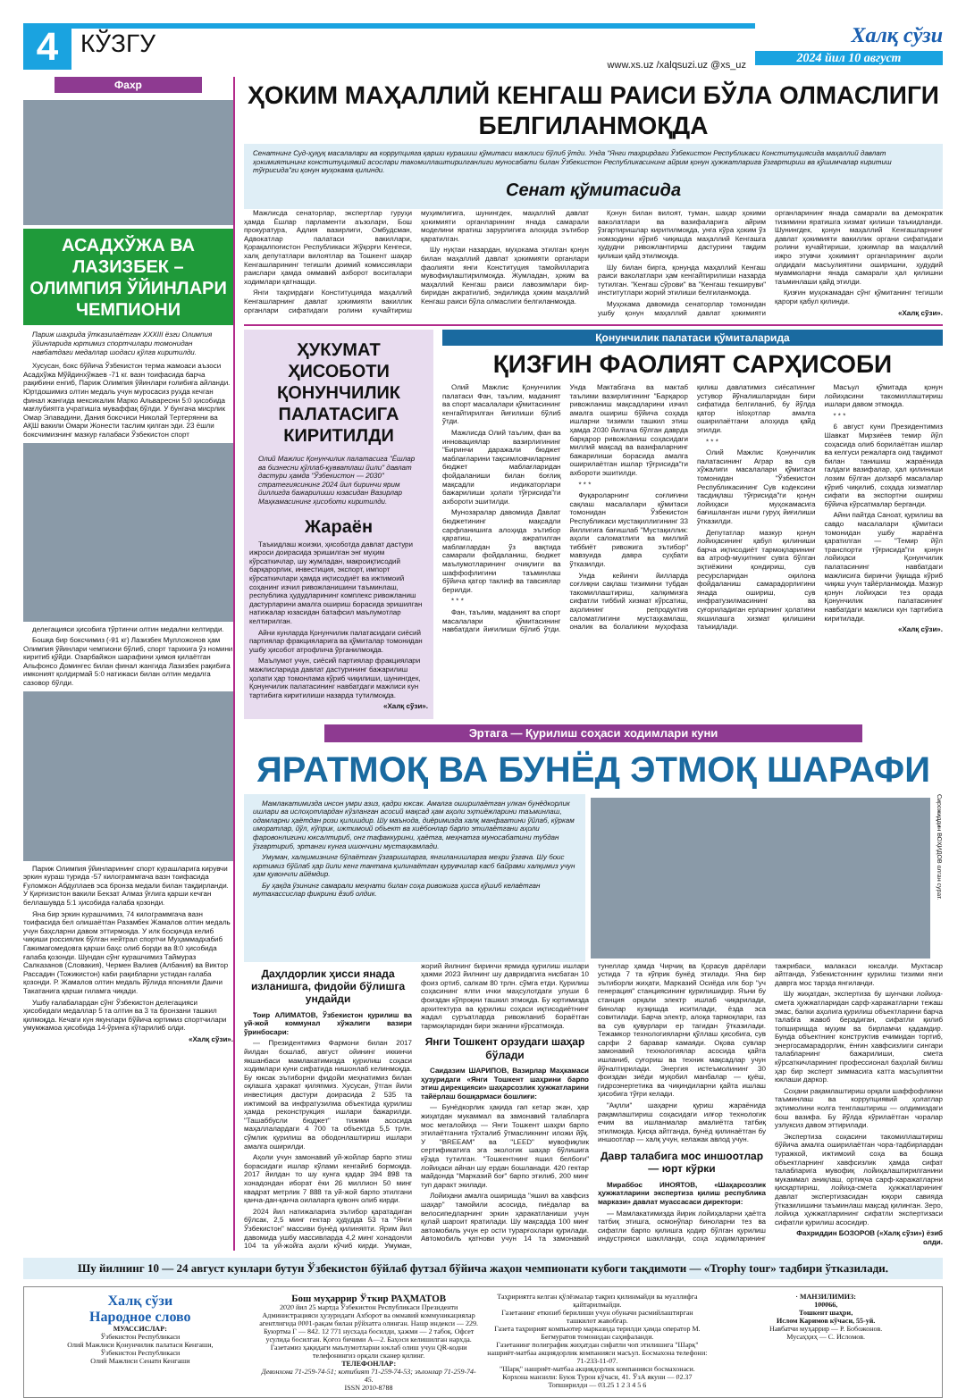4
КЎЗГУ
www.xs.uz /xalqsuzi.uz @xs_uz
Халқ сўзи
2024 йил 10 август
Фахр
АСАДХЎЖА ВА ЛАЗИЗБЕК – ОЛИМПИЯ ЎЙИНЛАРИ ЧЕМПИОНИ
Париж шаҳрида ўтказилаётган XXXIII ёзги Олимпия ўйинларида юртимиз спортчилари томонидан навбатдаги медаллар шодаси қўлга киритилди.
Хусусан, бокс бўйича Ўзбекистон терма жамоаси аъзоси Асадхўжа Мўйдинхўжаев -71 кг. вазн тоифасида барча рақибини енгиб, Париж Олимпия ўйинлари ғолибига айланди. Юртдошимиз олтин медаль учун муросасиз руҳда кечган финал жангида мексикалик Марко Альваресни 5:0 ҳисобида мағлубиятга учратишга муваффақ бўлди. У бунгача мисрлик Омар Элавадини, Дания боксчиси Николай Тертерянни ва АҚШ вакили Омари Жонести таслим қилган эди. 23 ёшли боксчимизнинг мазкур ғалабаси Ўзбекистон спорт
делегацияси ҳисобига тўртинчи олтин медални келтирди.
Бошқа бир боксчимиз (-91 кг) Лазизбек Мулложонов ҳам Олимпия ўйинлари чемпиони бўлиб, спорт тарихига ўз номини киритиб қўйди. Озарбайжон шарафини ҳимоя қилаётган Альфонсо Домингес билан финал жангида Лазизбек рақибига имконият қолдирмай 5:0 натижаси билан олтин медалга сазовор бўлди.
Париж Олимпия ўйинларининг спорт курашларига кирувчи эркин кураш турида -57 килограммгача вазн тоифасида Ғуломжон Абдуллаев эса бронза медали билан тақдирланди. У Қирғизистон вакили Бекзат Алмаз ўғлига қарши кечган беллашувда 5:1 ҳисобида ғалаба қозонди.
Яна бир эркин курашчимиз, 74 килограммгача вазн тоифасида бел олишаётган Разамбек Жамалов олтин медаль учун баҳсларни давом эттирмоқда. У илк босқичда келиб чиқиши россиялик бўлган нейтрал спортчи Муҳаммадхабиб Гажимагомедовга қарши баҳс олиб борди ва 8:0 ҳисобида ғалаба қозонди. Шундан сўнг курашчимиз Таймураз Салказанов (Словакия), Чермен Валиев (Албания) ва Виктор Рассадин (Тожикистон) каби рақибларни устидан ғалаба қозонди. Р. Жамалов олтин медаль йўлида японияли Даичи Такатанига қарши гиламга чиқади.
Ушбу ғалабалардан сўнг Ўзбекистон делегацияси ҳисобидаги медаллар 5 та олтин ва 3 та бронзани ташкил қилмоқда. Кечаги кун якунлари бўйича юртимиз спортчилари умумжамоа ҳисобида 14-ўринга кўтарилиб олди.
«Халқ сўзи».
ҲОКИМ МАҲАЛЛИЙ КЕНГАШ РАИСИ БЎЛА ОЛМАСЛИГИ БЕЛГИЛАНМОҚДА
Сенатнинг Суд-ҳуқуқ масалалари ва коррупцияга қарши курашиш қўмитаси мажлиси бўлиб ўтди. Унда "Янги таҳрирдаги Ўзбекистон Республикаси Конституциясида маҳаллий давлат ҳокимиятининг конституциявий асослари такомиллаштирилганлиги муносабати билан Ўзбекистон Республикасининг айрим қонун ҳужжатларига ўзгартириш ва қўшимчалар киритиш тўғрисида"ги қонун муҳокама қилинди.
Сенат қўмитасида
Мажлисда сенаторлар, экспертлар гуруҳи ҳамда Ёшлар парламенти аъзолари, Бош прокуратура, Адлия вазирлиги, Омбудсман, Адвокатлар палатаси вакиллари, Қорақалпоғистон Республикаси Жўқорғи Кенгеси, халқ депутатлари вилоятлар ва Тошкент шаҳар Кенгашларининг тегишли доимий комиссиялари раислари ҳамда оммавий ахборот воситалари ходимлари қатнашди.
Янги таҳрирдаги Конституцияда маҳаллий Кенгашларнинг давлат ҳокимияти вакиллик органлари сифатидаги ролини кучайтириш муҳимлигига, шунингдек, маҳаллий давлат ҳокимияти органларининг янада самарали моделини яратиш зарурлигига алоҳида эътибор қаратилган.
Шу нуқтаи назардан, муҳокама этилган қонун билан маҳаллий давлат ҳокимияти органлари фаолияти янги Конституция тамойилларига мувофиқлаштирилмоқда. Жумладан, ҳоким ва маҳаллий Кенгаш раиси лавозимлари бир-биридан ажратилиб, эндиликда ҳоким маҳаллий Кенгаш раиси бўла олмаслиги белгиланмоқда.
Қонун билан вилоят, туман, шаҳар ҳокими ваколатлари ва вазифаларига айрим ўзгартиришлар киритилмоқда, унга кўра ҳоким ўз номзодини кўриб чиқишда маҳаллий Кенгашга ҳудудни ривожлантириш дастурини тақдим қилиши қайд этилмоқда.
Шу билан бирга, қонунда маҳаллий Кенгаш раиси ваколатлари ҳам кенгайтирилиши назарда тутилган. "Кенгаш сўрови" ва "Кенгаш текшируви" институтлари жорий этилиши белгиланмоқда.
Муҳокама давомида сенаторлар томонидан ушбу қонун маҳаллий давлат ҳокимияти органларининг янада самарали ва демократик тизимини яратишга хизмат қилиши таъкидланди. Шунингдек, қонун маҳаллий Кенгашларнинг давлат ҳокимияти вакиллик органи сифатидаги ролини кучайтириши, ҳокимлар ва маҳаллий ижро этувчи ҳокимият органларининг аҳоли олдидаги масъулиятини оширишни, ҳудудий муаммоларни янада самарали ҳал қилишни таъминлаши қайд этилди.
Қизғин муҳокамадан сўнг қўмитанинг тегишли қарори қабул қилинди.
«Халқ сўзи».
ҲУКУМАТ ҲИСОБОТИ ҚОНУНЧИЛИК ПАЛАТАСИГА КИРИТИЛДИ
Олий Мажлис Қонунчилик палатасига "Ёшлар ва бизнесни қўллаб-қувватлаш йили" давлат дастури ҳамда "Ўзбекистон — 2030" стратегиясининг 2024 йил биринчи ярим йиллигда бажарилиши юзасидан Вазирлар Маҳкамасининг ҳисоботи киритилди.
Жараён
Таъкидлаш жоизки, ҳисоботда давлат дастури ижроси доирасида эришилган энг муҳим кўрсаткичлар, шу жумладан, макроиқтисодий барқарорлик, инвестиция, экспорт, импорт кўрсаткичлари ҳамда иқтисодиёт ва ижтимоий соҳанинг изчил ривожланишини таъминлаш, республика ҳудудларининг комплекс ривожланиш дастурларини амалга ошириш борасида эришилган натижалар юзасидан батафсил маълумотлар келтирилган.
Айни кунларда Қонунчилик палатасидаги сиёсий партиялар фракцияларига ва қўмиталар томонидан ушбу ҳисобот атрофлича ўрганилмоқда.
Маълумот учун, сиёсий партиялар фракциялари мажлисларида давлат дастурининг бажарилиш ҳолати ҳар томонлама кўриб чиқилиши, шунингдек, Қонунчилик палатасининг навбатдаги мажлиси кун тартибига киритилиши назарда тутилмоқда.
«Халқ сўзи».
Қонунчилик палатаси қўмиталарида
ҚИЗҒИН ФАОЛИЯТ САРҲИСОБИ
Олий Мажлис Қонунчилик палатаси Фан, таълим, маданият ва спорт масалалари қўмитасининг кенгайтирилган йиғилиши бўлиб ўтди.
Мажлисда Олий таълим, фан ва инновациялар вазирлигининг "Биринчи даражали бюджет маблағларини тақсимловчиларнинг бюджет маблағларидан фойдаланиши билан боғлиқ мақсадли индикаторлари бажарилиши ҳолати тўғрисида"ги ахбороти эшитилди.
Мунозаралар давомида Давлат бюджетининг мақсадли сарфланишига алоҳида эътибор қаратиш, ажратилган маблағлардан ўз вақтида самарали фойдаланиш, бюджет маълумотларининг очиқлиги ва шаффофлигини таъминлаш бўйича қатор таклиф ва тавсиялар берилди.
* * *
Фан, таълим, маданият ва спорт масалалари қўмитасининг навбатдаги йиғилиши бўлиб ўтди. Унда Мактабгача ва мактаб таълими вазирлигининг "Барқарор ривожланиш мақсадларини изчил амалга ошириш бўйича соҳада ишларни тизимли ташкил этиш ҳамда 2030 йилгача бўлган даврда барқарор ривожланиш соҳасидаги миллий мақсад ва вазифаларнинг бажарилиши борасида амалга оширилаётган ишлар тўғрисида"ги ахбороти эшитилди.
* * *
Фуқароларнинг соғлиғини сақлаш масалалари қўмитаси томонидан Ўзбекистон Республикаси мустақиллигининг 33 йиллигига бағишлаб "Мустақиллик: аҳоли саломатлиги ва миллий тиббиёт ривожига эътибор" мавзуида давра суҳбати ўтказилди.
Унда кейинги йилларда соғлиқни сақлаш тизимини тубдан такомиллаштириш, халқимизга сифатли тиббий хизмат кўрсатиш, аҳолининг репродуктив саломатлигини мустаҳкамлаш, оналик ва болаликни муҳофаза қилиш давлатимиз сиёсатининг устувор йўналишларидан бири сифатида белгиланиб, бу йўлда қатор islоҳотлар амалга оширилаётгани алоҳида қайд этилди.
* * *
Олий Мажлис Қонунчилик палатасининг Аграр ва сув хўжалиги масалалари қўмитаси томонидан "Ўзбекистон Республикасининг Сув кодексини тасдиқлаш тўғрисида"ги қонун лойиҳаси муҳокамасига бағишланган ишчи гуруҳ йиғилиши ўтказилди.
Депутатлар мазкур қонун лойиҳасининг қабул қилиниши барча иқтисодиёт тармоқларининг ва атроф-муҳитнинг сувга бўлган эҳтиёжини қондириш, сув ресурсларидан оқилона фойдаланиш самарадорлигини янада ошириш, сув инфратузилмасининг ва суғориладиган ерларнинг ҳолатини яхшилашга хизмат қилишини таъкидлади.
Масъул қўмитада қонун лойиҳасини такомиллаштириш ишлари давом этмоқда.
* * *
6 август куни Президентимиз Шавкат Мирзиёев темир йўл соҳасида олиб борилаётган ишлар ва келгуси режаларга оид тақдимот билан танишиш жараёнида галдаги вазифалар, ҳал қилиниши лозим бўлган долзарб масалалар кўриб чиқилиб, соҳада хизматлар сифати ва экспортни ошириш бўйича кўрсатмалар берганди.
Айни пайтда Саноат, қурилиш ва савдо масалалари қўмитаси томонидан ушбу жараёнга қаратилган — "Темир йўл транспорти тўғрисида"ги қонун лойиҳаси Қонунчилик палатасининг навбатдаги мажлисига биринчи ўқишда кўриб чиқиш учун тайёрланмоқда. Мазкур қонун лойиҳаси тез орада Қонунчилик палатасининг навбатдаги мажлиси кун тартибига киритилади.
«Халқ сўзи».
Эртага — Қурилиш соҳаси ходимлари куни
ЯРАТМОҚ ВА БУНЁД ЭТМОҚ ШАРАФИ
Мамлакатимизда инсон умри азиз, қадри юксак. Амалга оширилаётган улкан бунёдкорлик ишлари ва ислоҳотлардан кўзланган асосий мақсад ҳам аҳоли эҳтиёжларини таъминлаш, одамларни ҳаётдан рози қилишдир. Шу маънода, диёримизда халқ манфаатини ўйлаб, кўркам иморатлар, йўл, кўприк, ижтимоий объект ва хиёбонлар барпо этилаётгани аҳоли фаровонлигини юксалтириб, онг тафаккурини, ҳаётга, меҳнатга муносабатини тубдан ўзгартириб, эртанги кунга ишончини мустаҳкамлади.
Умуман, халқимизнинг бўлаётган ўзгаришларга, янгиланишларга меҳри ўзгача. Шу боис юртимиз бўйлаб ҳар йили кенг тантана қилинаётган қурувчилар касб байрами халқимиз учун ҳам қувончли айёмдир.
Бу ҳақда ўзининг самарали меҳнати билан соҳа ривожига ҳисса қўшиб келаётган мутахассислар фикрини ӗзиб олдик.
Сирожиддин ВОҲИДОВ олган сурат.
Даҳлдорлик ҳисси янада изланишга, фидойи бўлишга ундайди
Тоир АЛИМАТОВ, Ўзбекистон қурилиш ва уй-жой коммунал хўжалиги вазири ўринбосари:
— Президентимиз Фармони билан 2017 йилдан бошлаб, август ойининг иккинчи якшанбаси мамлакатимизда қурилиш соҳаси ходимлари куни сифатида нишонлаб келинмоқда. Бу юксак эътиборни фидойи меҳнатимиз билан оқлашга ҳаракат қиляпмиз. Хусусан, ўтган йили инвестиция дастури доирасида 2 535 та ижтимоий ва инфратузилма объектида қурилиш ҳамда реконструкция ишлари бажарилди. "Ташаббусли бюджет" тизими асосида маҳаллалардаги 4 700 та объектда 5,5 трлн. сўмлик қурилиш ва ободонлаштириш ишлари амалга оширилди.
Аҳоли учун замонавий уй-жойлар барпо этиш борасидаги ишлар кўлами кенгайиб бормоқда. 2017 йилдан то шу кунга қадар 394 898 та хонадондан иборат ёки 26 миллион 50 минг квадрат метрлик 7 888 та уй-жой барпо этилгани қанча-дан-қанча оилаларга қувонч олиб кирди.
2024 йил натижаларига эътибор қаратадиган бўлсак, 2,5 минг гектар ҳудудда 53 та "Янги Ўзбекистон" массиви бунёд қилиняпти. Ярим йил давомида ушбу массивларда 4,2 минг хонадонли 104 та уй-жойга аҳоли кўчиб кирди. Умуман, жорий йилнинг биринчи ярмида қурилиш ишлари ҳажми 2023 йилнинг шу давридагига нисбатан 10 фоиз ортиб, салкам 80 трлн. сўмга етди. Қурилиш соҳасининг ялпи ички маҳсулотдаги улуши 6 фоиздан кўпроқни ташкил этмоқда. Бу юртимизда архитектура ва қурилиш соҳаси иқтисодиётнинг жадал суръатларда ривожланиб бораётган тармоқларидан бири эканини кўрсатмоқда.
Янги Тошкент орзудаги шаҳар бўлади
Саидазим ШАРИПОВ, Вазирлар Маҳкамаси ҳузуридаги «Янги Тошкент шаҳрини барпо этиш дирекцияси» шаҳарсозлик ҳужжатларини тайёрлаш бошқармаси бошлиғи:
— Бунёдкорлик ҳақида гап кетар экан, ҳар жиҳатдан мукаммал ва замонавий талабларга мос мегалойиҳа — Янги Тошкент шаҳри барпо этилаётганига тўхталиб ўтмасликнинг иложи йўқ. У "BREEAM" ва "LEED" мувофиқлик сертификатига эга экологик шаҳар бўлишига кўзда тутилган. "Тошкентнинг яшил белбоғи" лойиҳаси айнан шу ердан бошланади. 420 гектар майдонда "Марказий боғ" барпо этилиб, 200 минг туп дарахт экилади.
Лойиҳани амалга оширишда "яшил ва хавфсиз шаҳар" тамойили асосида, пиёдалар ва велосипедларнинг эркин ҳаракатланиши учун қулай шароит яратилади. Шу мақсадда 100 минг автомобиль учун ер ости турарғохлари қурилади. Автомобиль қатнови учун 14 та замонавий тунеллар ҳамда Чирчиқ ва Қорасув дарёлари устида 7 та кўприк бунёд этилади. Яна бир эътиборли жиҳати, Марказий Осиёда илк бор "уч генерация" станциясининг қурилишидир. Яъни бу станция орқали электр ишлаб чиқарилади, бинолар кузқишда иситилади, ёзда эса совитилади. Барча электр, алоқа тармоқлари, газ ва сув қувурлари ер тагидан ўтказилади. Тежамкор технологияларни қўллаш ҳисобига, сув сарфи 2 баравар камаяди. Оқова сувлар замонавий технологиялар асосида қайта ишланиб, суғориш ва техник мақсадлар учун йўналтирилади. Энергия истеъмолининг 30 фоиздан зиёди муқобил манбалар — қуёш, гидроэнергетика ва чиқиндиларни қайта ишлаш ҳисобига тўғри келади.
"Ақлли" шаҳарни қуриш жараёнида рақамлаштириш соҳасидаги илғор технологик ечим ва ишланмалар амалиётга татбиқ этилмоқда. Қисқа айтганда, бунёд қилинаётган бу иншоотлар — халқ учун, келажак авлод учун.
Давр талабига мос иншоотлар — юрт кўрки
Мираббос ИНОЯТОВ, «Шаҳарсозлик ҳужжатларини экспертиза қилиш республика маркази» давлат муассасаси директори:
— Мамлакатимизда йирик лойиҳаларни ҳаётга татбиқ этишга, осмонўпар биноларни тез ва сифатли барпо қилишга қодир бўлган қурилиш индустрияси шаклланди, соҳа ходимларининг тажрибаси, малакаси юксалди. Мухтасар айтганда, Ўзбекистоннинг қурилиш тизими янги даврга мос тарзда янгиланди.
Шу жиҳатдан, экспертиза бу шунчаки лойиҳа-смета ҳужжатларидан сарф-харажатларни тежаш эмас, балки аҳолига қурилиш объектларини барча талабга жавоб берадиган, сифатли қилиб топширишда муҳим ва бирламчи қадамдир. Бунда объектнинг конструктив ечимидан тортиб, энергосамарадорлик, ёнғин хавфсизлиги сингари талабларнинг бажарилиши, смета кўрсаткичларининг профессионал баҳолай билиш ҳар бир эксперт зиммасига катта масъулиятни юклаши даркор.
Соҳани рақамлаштириш орқали шаффофликни таъминлаш ва коррупциявий ҳолатлар эҳтимолини нолга тенглаштириш — олдимиздаги бош вазифа. Бу йўлда кўрилаётган чоралар узлуксиз давом эттирилади.
Экспертиза соҳасини такомиллаштириш бўйича амалга оширилаётган чора-тадбирлардан туражкой, ижтимоий соҳа ва бошқа объектларнинг хавфсизлик ҳамда сифат талабларига мувофиқ лойиҳалаштирилганини мукаммал аниқлаш, ортиқча сарф-харажатларни қисқартириш, лойиҳа-смета ҳужжатларининг давлат экспертизасидан юқори савияда ўтказилишини таъминлаш мақсад қилинган. Зеро, лойиҳа ҳужжатларининг сифатли экспертизаси сифатли қурилиш асосидир.
Фахриддин БОЗОРОВ («Халқ сўзи») ёзиб олди.
Шу йилнинг 10 — 24 август кунлари бутун Ўзбекистон бўйлаб футзал бўйича жаҳон чемпионати кубоги тақдимоти — «Trophy tour» тадбири ўтказилади.
Халқ сўзи
Народное слово
МУАССИСЛАР:
Ўзбекистон Республикаси
Олий Мажлиси Қонунчилик палатаси Кенгаши,
Ўзбекистон Республикаси
Олий Мажлиси Сенати Кенгаши
Бош муҳаррир Ўткир РАҲМАТОВ
2020 йил 25 мартда Ўзбекистон Республикаси Президенти Администрацияси ҳузуридаги Ахборот ва оммавий коммуникациялар агентлигида 0001-рақам билан рўйхатга олинган. Нашр индекси — 229. Буюртма Г — 842. 12 771 нусхада босилди, ҳажми — 2 табоқ. Офсет усулида босилган. Қоғоз бичими А—2. Баҳоси келишилган нархда.
Газетамиз ҳақидаги маълумотларни юклаб олиш учун QR-кодни телефонингиз орқали сканер қилинг.
ТЕЛЕФОНЛАР:
Девонхона 71-259-74-51; котибият 71-259-74-53; эълонлар 71-259-74-45.
ISSN 2010-8788
Таҳририятга келган қўлёзмалар тақриз қилинмайди ва муаллифга қайтарилмайди.
Газетанинг еткизиб берилиши учун обуначи расмийлаштирган ташкилот жавобгар.
Газета таҳририят компьютер марказида терилди ҳамда оператор М. Бегмуратов томонидан саҳифаланди.
Газетанинг полиграфик жиҳатдан сифатли чоп этилишига "Шарқ" нашриёт-матбаа акциядорлик компанияси масъул. Босмахона телефони: 71-233-11-07.
"Шарқ" нашриёт-матбаа акциядорлик компанияси босмахонаси. Корхона манзили: Буюк Турон кўчаси, 41. ЎзА якуни — 02.37 Топширилди — 03.25 1 2 3 4 5 6
· МАНЗИЛИМИЗ:
100066,
Тошкент шаҳри,
Ислом Каримов кўчаси, 55-уй.
Навбатчи муҳаррир — Р. Бобожонов.
Мусаҳҳиҳ — С. Исломов.